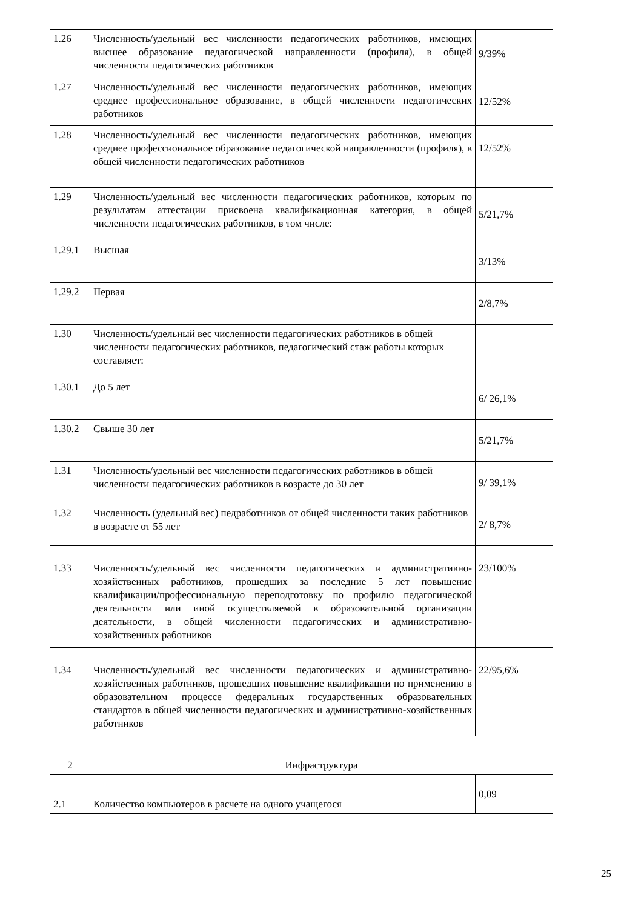| 1.26 | Численность/удельный вес численности педагогических работников, имеющих высшее образование педагогической направленности (профиля), в общей численности педагогических работников | 9/39% |
| 1.27 | Численность/удельный вес численности педагогических работников, имеющих среднее профессиональное образование, в общей численности педагогических работников | 12/52% |
| 1.28 | Численность/удельный вес численности педагогических работников, имеющих среднее профессиональное образование педагогической направленности (профиля), в общей численности педагогических работников | 12/52% |
| 1.29 | Численность/удельный вес численности педагогических работников, которым по результатам аттестации присвоена квалификационная категория, в общей численности педагогических работников, в том числе: | 5/21,7% |
| 1.29.1 | Высшая | 3/13% |
| 1.29.2 | Первая | 2/8,7% |
| 1.30 | Численность/удельный вес численности педагогических работников в общей численности педагогических работников, педагогический стаж работы которых составляет: | |
| 1.30.1 | До 5 лет | 6/ 26,1% |
| 1.30.2 | Свыше 30 лет | 5/21,7% |
| 1.31 | Численность/удельный вес численности педагогических работников в общей численности педагогических работников в возрасте до 30 лет | 9/ 39,1% |
| 1.32 | Численность (удельный вес) педработников от общей численности таких работников в возрасте от 55 лет | 2/ 8,7% |
| 1.33 | Численность/удельный вес численности педагогических и административно-хозяйственных работников, прошедших за последние 5 лет повышение квалификации/профессиональную переподготовку по профилю педагогической деятельности или иной осуществляемой в образовательной организации деятельности, в общей численности педагогических и административно-хозяйственных работников | 23/100% |
| 1.34 | Численность/удельный вес численности педагогических и административно-хозяйственных работников, прошедших повышение квалификации по применению в образовательном процессе федеральных государственных образовательных стандартов в общей численности педагогических и административно-хозяйственных работников | 22/95,6% |
| 2 | Инфраструктура | |
| 2.1 | Количество компьютеров в расчете на одного учащегося | 0,09 |
25